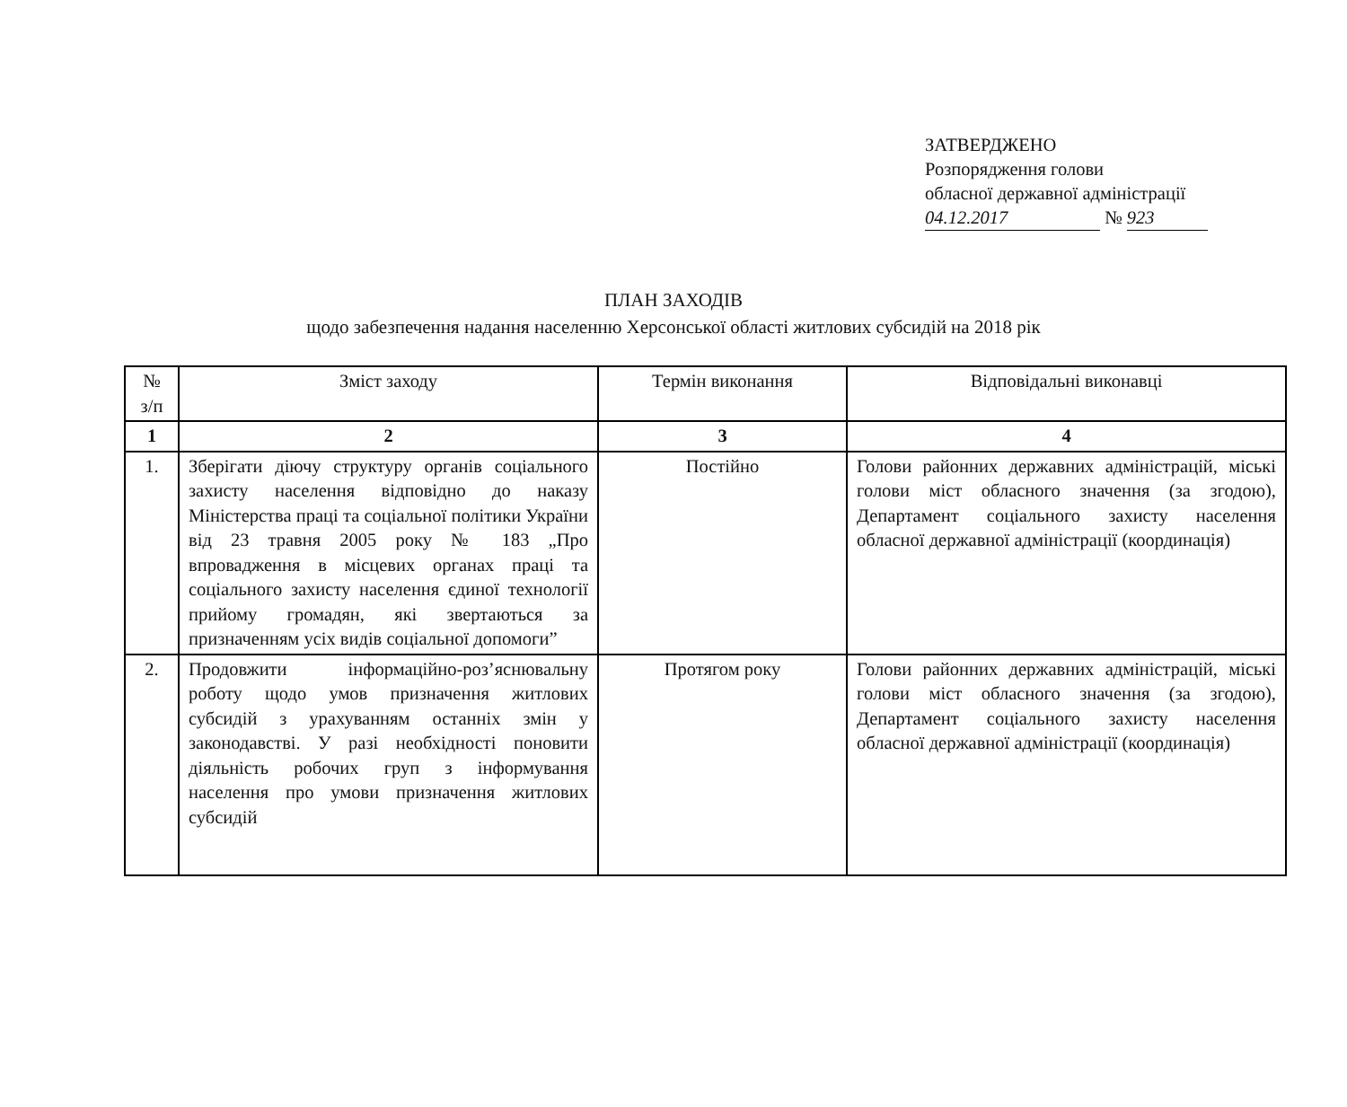ЗАТВЕРДЖЕНО
Розпорядження голови
обласної державної адміністрації
04.12.2017 № 923
ПЛАН ЗАХОДІВ
щодо забезпечення надання населенню Херсонської області житлових субсидій на 2018 рік
| № з/п | Зміст заходу | Термін виконання | Відповідальні виконавці |
| --- | --- | --- | --- |
| 1 | 2 | 3 | 4 |
| 1. | Зберігати діючу структуру органів соціального захисту населення відповідно до наказу Міністерства праці та соціальної політики України від 23 травня 2005 року № 183 „Про впровадження в місцевих органах праці та соціального захисту населення єдиної технології прийому громадян, які звертаються за призначенням усіх видів соціальної допомоги” | Постійно | Голови районних державних адміністрацій, міські голови міст обласного значення (за згодою), Департамент соціального захисту населення обласної державної адміністрації (координація) |
| 2. | Продовжити інформаційно-роз’яснювальну роботу щодо умов призначення житлових субсидій з урахуванням останніх змін у законодавстві. У разі необхідності поновити діяльність робочих груп з інформування населення про умови призначення житлових субсидій | Протягом року | Голови районних державних адміністрацій, міські голови міст обласного значення (за згодою), Департамент соціального захисту населення обласної державної адміністрації (координація) |